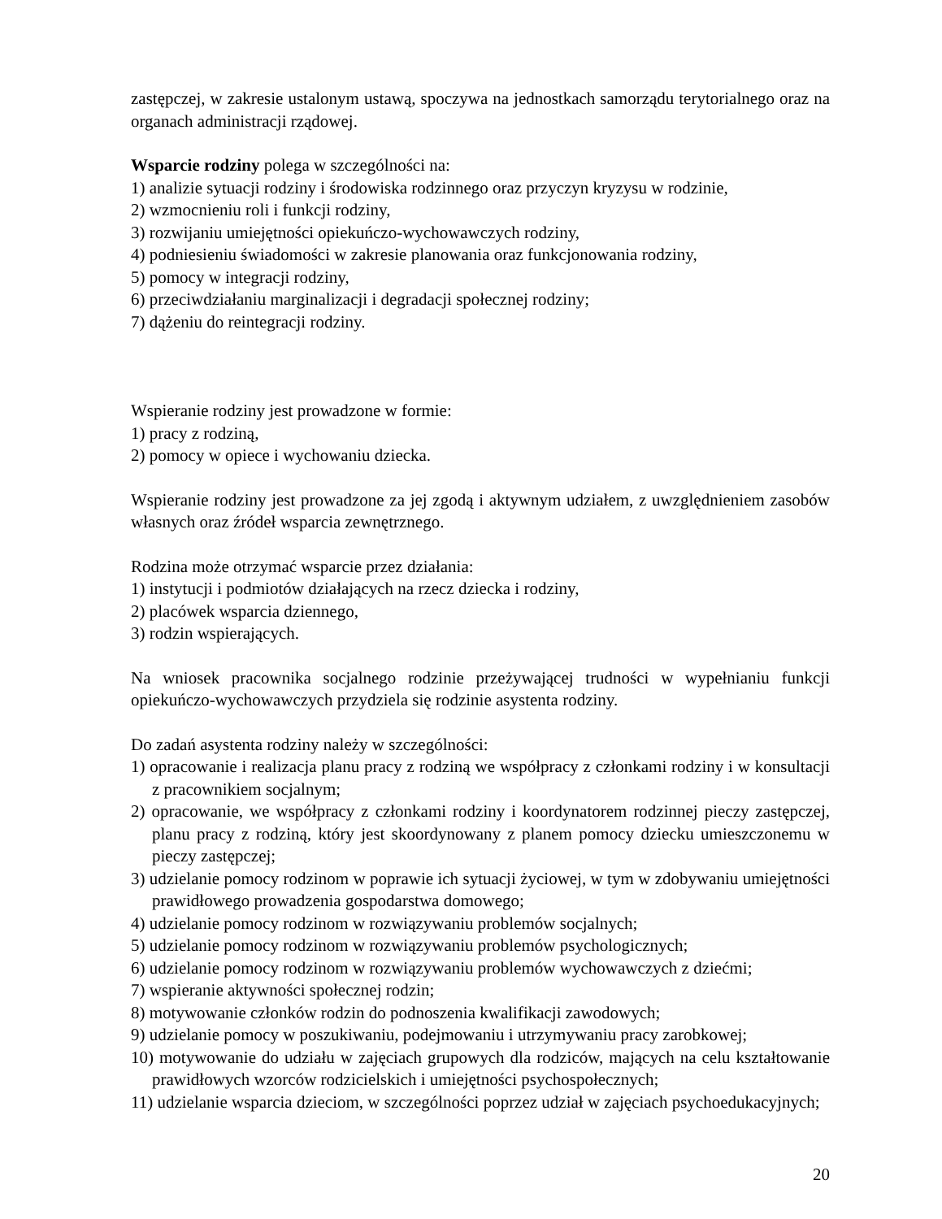zastępczej, w zakresie ustalonym ustawą, spoczywa na jednostkach samorządu terytorialnego oraz na organach administracji rządowej.
Wsparcie rodziny polega w szczególności na:
1) analizie sytuacji rodziny i środowiska rodzinnego oraz przyczyn kryzysu w rodzinie,
2) wzmocnieniu roli i funkcji rodziny,
3) rozwijaniu umiejętności opiekuńczo-wychowawczych rodziny,
4) podniesieniu świadomości w zakresie planowania oraz funkcjonowania rodziny,
5) pomocy w integracji rodziny,
6) przeciwdziałaniu marginalizacji i degradacji społecznej rodziny;
7) dążeniu do reintegracji rodziny.
Wspieranie rodziny jest prowadzone w formie:
1) pracy z rodziną,
2) pomocy w opiece i wychowaniu dziecka.
Wspieranie rodziny jest prowadzone za jej zgodą i aktywnym udziałem, z uwzględnieniem zasobów własnych oraz źródeł wsparcia zewnętrznego.
Rodzina może otrzymać wsparcie przez działania:
1) instytucji i podmiotów działających na rzecz dziecka i rodziny,
2) placówek wsparcia dziennego,
3) rodzin wspierających.
Na wniosek pracownika socjalnego rodzinie przeżywającej trudności w wypełnianiu funkcji opiekuńczo-wychowawczych przydziela się rodzinie asystenta rodziny.
Do zadań asystenta rodziny należy w szczególności:
1) opracowanie i realizacja planu pracy z rodziną we współpracy z członkami rodziny i w konsultacji z pracownikiem socjalnym;
2) opracowanie, we współpracy z członkami rodziny i koordynatorem rodzinnej pieczy zastępczej, planu pracy z rodziną, który jest skoordynowany z planem pomocy dziecku umieszczonemu w pieczy zastępczej;
3) udzielanie pomocy rodzinom w poprawie ich sytuacji życiowej, w tym w zdobywaniu umiejętności prawidłowego prowadzenia gospodarstwa domowego;
4) udzielanie pomocy rodzinom w rozwiązywaniu problemów socjalnych;
5) udzielanie pomocy rodzinom w rozwiązywaniu problemów psychologicznych;
6) udzielanie pomocy rodzinom w rozwiązywaniu problemów wychowawczych z dziećmi;
7) wspieranie aktywności społecznej rodzin;
8) motywowanie członków rodzin do podnoszenia kwalifikacji zawodowych;
9) udzielanie pomocy w poszukiwaniu, podejmowaniu i utrzymywaniu pracy zarobkowej;
10) motywowanie do udziału w zajęciach grupowych dla rodziców, mających na celu kształtowanie prawidłowych wzorców rodzicielskich i umiejętności psychospołecznych;
11) udzielanie wsparcia dzieciom, w szczególności poprzez udział w zajęciach psychoedukacyjnych;
20